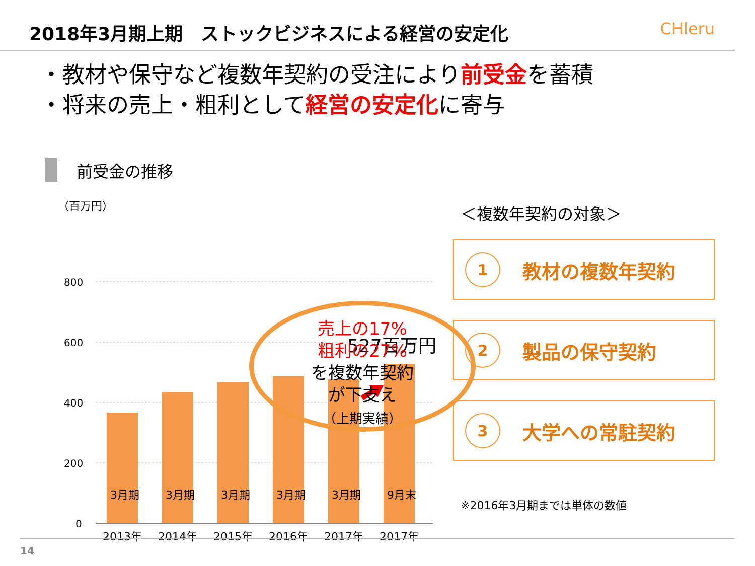2018年3月期上期　ストックビジネスによる経営の安定化
CHleru
・教材や保守など複数年契約の受注により前受金を蓄積
・将来の売上・粗利として経営の安定化に寄与
前受金の推移
（百万円）
800
600
400
200
0
527百万円
2013年
2014年
2015年
2016年
2017年
2017年
3月期 3月期 3月期 3月期 3月期 9月末
売上の17%
粗利の27%
を複数年契約
が下支え
（上期実績）
＜複数年契約の対象＞
1
教材の複数年契約
2
製品の保守契約
3
大学への常駐契約
※2016年3月期までは単体の数値
14